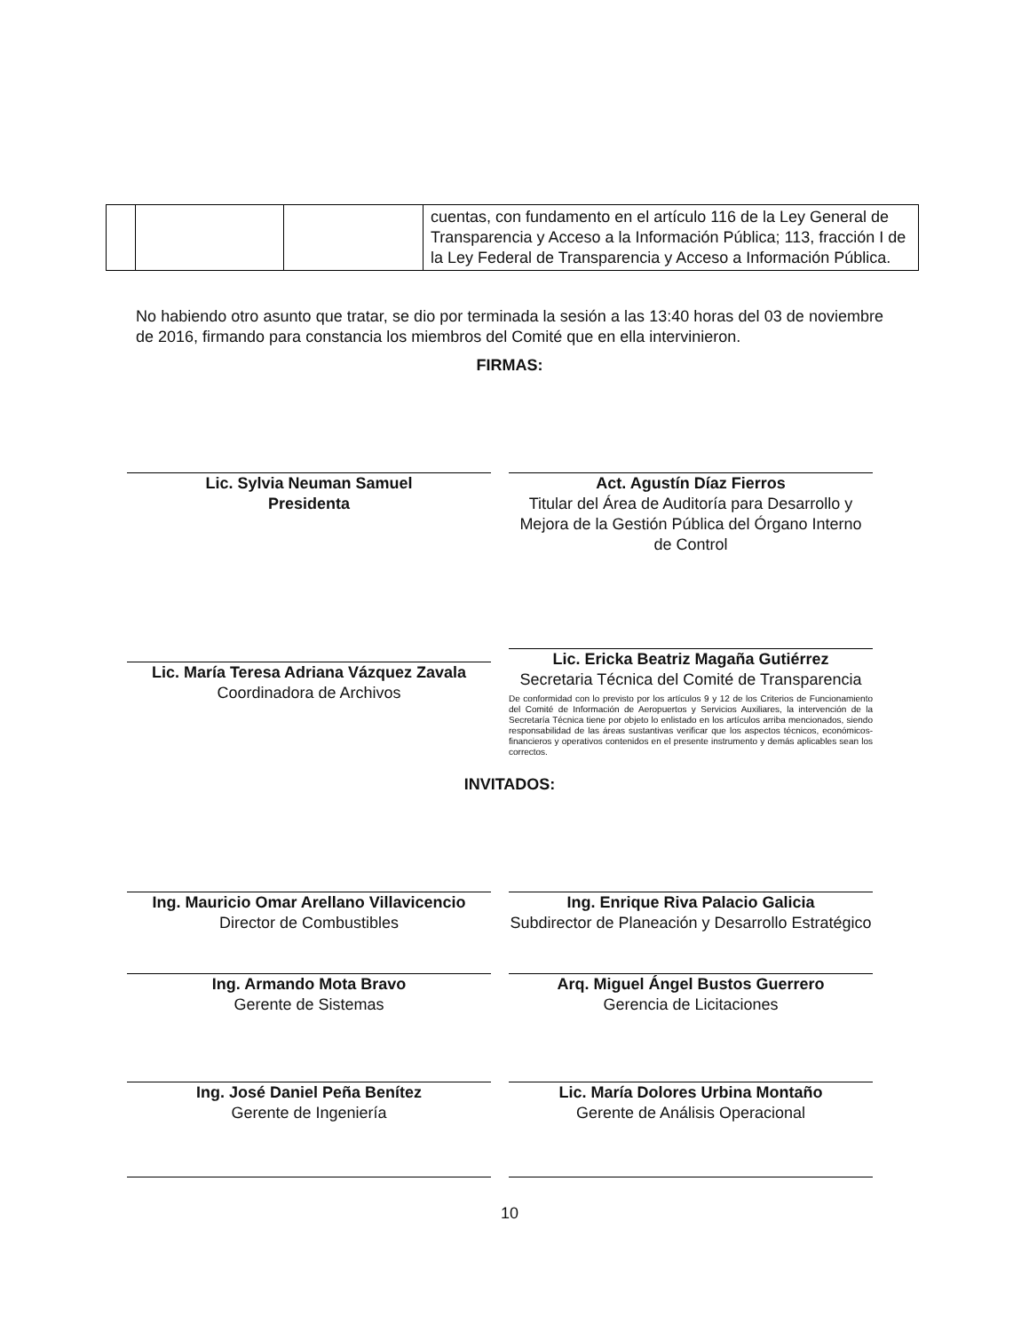| | | | cuentas, con fundamento en el artículo 116 de la Ley General de Transparencia y Acceso a la Información Pública; 113, fracción I de la Ley Federal de Transparencia y Acceso a Información Pública. |
No habiendo otro asunto que tratar, se dio por terminada la sesión a las 13:40 horas del 03 de noviembre de 2016, firmando para constancia los miembros del Comité que en ella intervinieron.
FIRMAS:
Lic. Sylvia Neuman Samuel
Presidenta
Act. Agustín Díaz Fierros
Titular del Área de Auditoría para Desarrollo y Mejora de la Gestión Pública del Órgano Interno de Control
Lic. María Teresa Adriana Vázquez Zavala
Coordinadora de Archivos
Lic. Ericka Beatriz Magaña Gutiérrez
Secretaria Técnica del Comité de Transparencia
De conformidad con lo previsto por los artículos 9 y 12 de los Criterios de Funcionamiento del Comité de Información de Aeropuertos y Servicios Auxiliares, la intervención de la Secretaría Técnica tiene por objeto lo enlistado en los artículos arriba mencionados, siendo responsabilidad de las áreas sustantivas verificar que los aspectos técnicos, económicos-financieros y operativos contenidos en el presente instrumento y demás aplicables sean los correctos.
INVITADOS:
Ing. Mauricio Omar Arellano Villavicencio
Director de Combustibles
Ing. Enrique Riva Palacio Galicia
Subdirector de Planeación y Desarrollo Estratégico
Ing. Armando Mota Bravo
Gerente de Sistemas
Arq. Miguel Ángel Bustos Guerrero
Gerencia de Licitaciones
Ing. José Daniel Peña Benítez
Gerente de Ingeniería
Lic. María Dolores Urbina Montaño
Gerente de Análisis Operacional
10